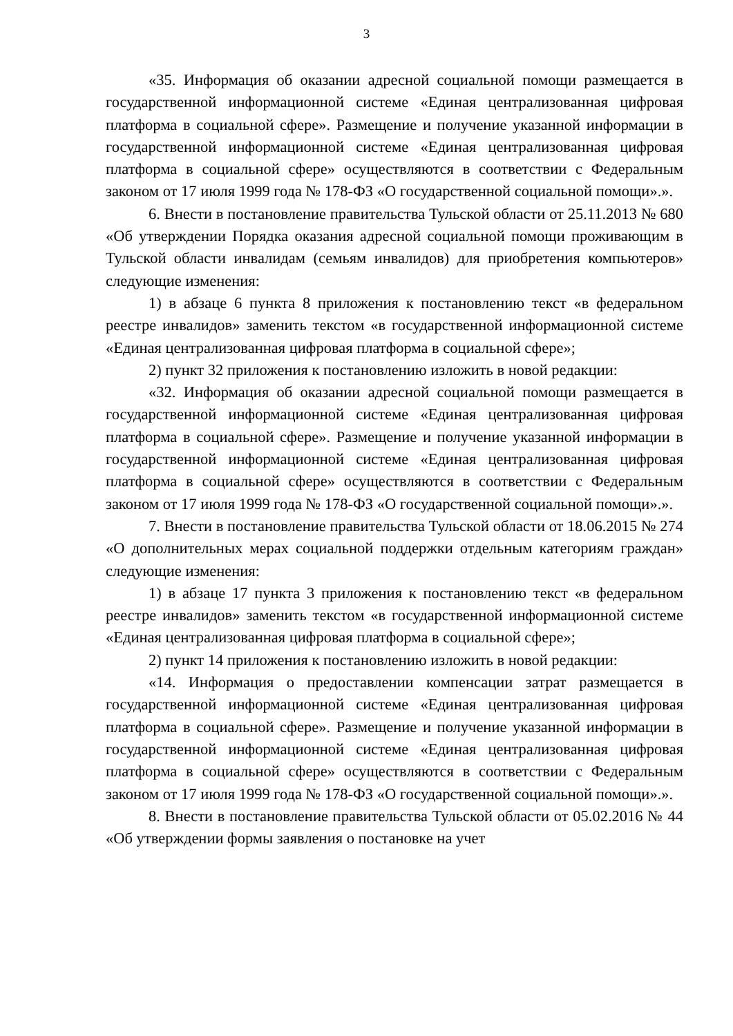3
«35. Информация об оказании адресной социальной помощи размещается в государственной информационной системе «Единая централизованная цифровая платформа в социальной сфере». Размещение и получение указанной информации в государственной информационной системе «Единая централизованная цифровая платформа в социальной сфере» осуществляются в соответствии с Федеральным законом от 17 июля 1999 года № 178-ФЗ «О государственной социальной помощи».».
6. Внести в постановление правительства Тульской области от 25.11.2013 № 680 «Об утверждении Порядка оказания адресной социальной помощи проживающим в Тульской области инвалидам (семьям инвалидов) для приобретения компьютеров» следующие изменения:
1) в абзаце 6 пункта 8 приложения к постановлению текст «в федеральном реестре инвалидов» заменить текстом «в государственной информационной системе «Единая централизованная цифровая платформа в социальной сфере»;
2) пункт 32 приложения к постановлению изложить в новой редакции:
«32. Информация об оказании адресной социальной помощи размещается в государственной информационной системе «Единая централизованная цифровая платформа в социальной сфере». Размещение и получение указанной информации в государственной информационной системе «Единая централизованная цифровая платформа в социальной сфере» осуществляются в соответствии с Федеральным законом от 17 июля 1999 года № 178-ФЗ «О государственной социальной помощи».».
7. Внести в постановление правительства Тульской области от 18.06.2015 № 274 «О дополнительных мерах социальной поддержки отдельным категориям граждан» следующие изменения:
1) в абзаце 17 пункта 3 приложения к постановлению текст «в федеральном реестре инвалидов» заменить текстом «в государственной информационной системе «Единая централизованная цифровая платформа в социальной сфере»;
2) пункт 14 приложения к постановлению изложить в новой редакции:
«14. Информация о предоставлении компенсации затрат размещается в государственной информационной системе «Единая централизованная цифровая платформа в социальной сфере». Размещение и получение указанной информации в государственной информационной системе «Единая централизованная цифровая платформа в социальной сфере» осуществляются в соответствии с Федеральным законом от 17 июля 1999 года № 178-ФЗ «О государственной социальной помощи».».
8. Внести в постановление правительства Тульской области от 05.02.2016 № 44 «Об утверждении формы заявления о постановке на учет